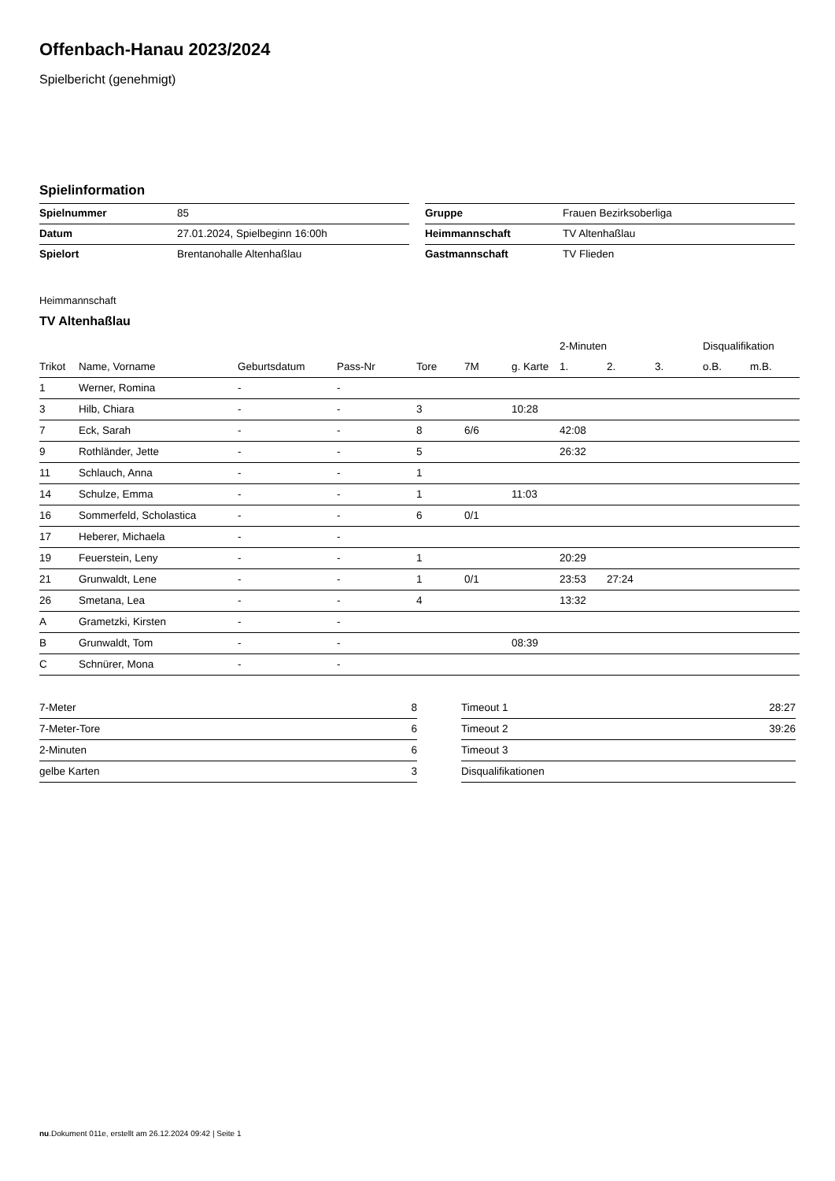Offenbach-Hanau 2023/2024
Spielbericht (genehmigt)
Spielinformation
| Spielnummer | 85 |
| Datum | 27.01.2024, Spielbeginn 16:00h |
| Spielort | Brentanohalle Altenhaßlau |
| Gruppe | Frauen Bezirksoberliga |
| Heimmannschaft | TV Altenhaßlau |
| Gastmannschaft | TV Flieden |
Heimmannschaft
TV Altenhaßlau
| | | | | | | | 2-Minuten | | | Disqualifikation | |
| --- | --- | --- | --- | --- | --- | --- | --- | --- | --- | --- | --- |
| Trikot | Name, Vorname | Geburtsdatum | Pass-Nr | Tore | 7M | g. Karte | 1. | 2. | 3. | o.B. | m.B. |
| 1 | Werner, Romina | - | - | | | | | | | | |
| 3 | Hilb, Chiara | - | - | 3 | | 10:28 | | | | | |
| 7 | Eck, Sarah | - | - | 8 | 6/6 | | 42:08 | | | | |
| 9 | Rothländer, Jette | - | - | 5 | | | 26:32 | | | | |
| 11 | Schlauch, Anna | - | - | 1 | | | | | | | |
| 14 | Schulze, Emma | - | - | 1 | | 11:03 | | | | | |
| 16 | Sommerfeld, Scholastica | - | - | 6 | 0/1 | | | | | | |
| 17 | Heberer, Michaela | - | - | | | | | | | | |
| 19 | Feuerstein, Leny | - | - | 1 | | | 20:29 | | | | |
| 21 | Grunwaldt, Lene | - | - | 1 | 0/1 | | 23:53 | 27:24 | | | |
| 26 | Smetana, Lea | - | - | 4 | | | 13:32 | | | | |
| A | Grametzki, Kirsten | - | - | | | | | | | | |
| B | Grunwaldt, Tom | - | - | | | 08:39 | | | | | |
| C | Schnürer, Mona | - | - | | | | | | | | |
| 7-Meter | 8 |
| 7-Meter-Tore | 6 |
| 2-Minuten | 6 |
| gelbe Karten | 3 |
| Timeout 1 | 28:27 |
| Timeout 2 | 39:26 |
| Timeout 3 | |
| Disqualifikationen | |
nu.Dokument 011e, erstellt am 26.12.2024 09:42 | Seite 1